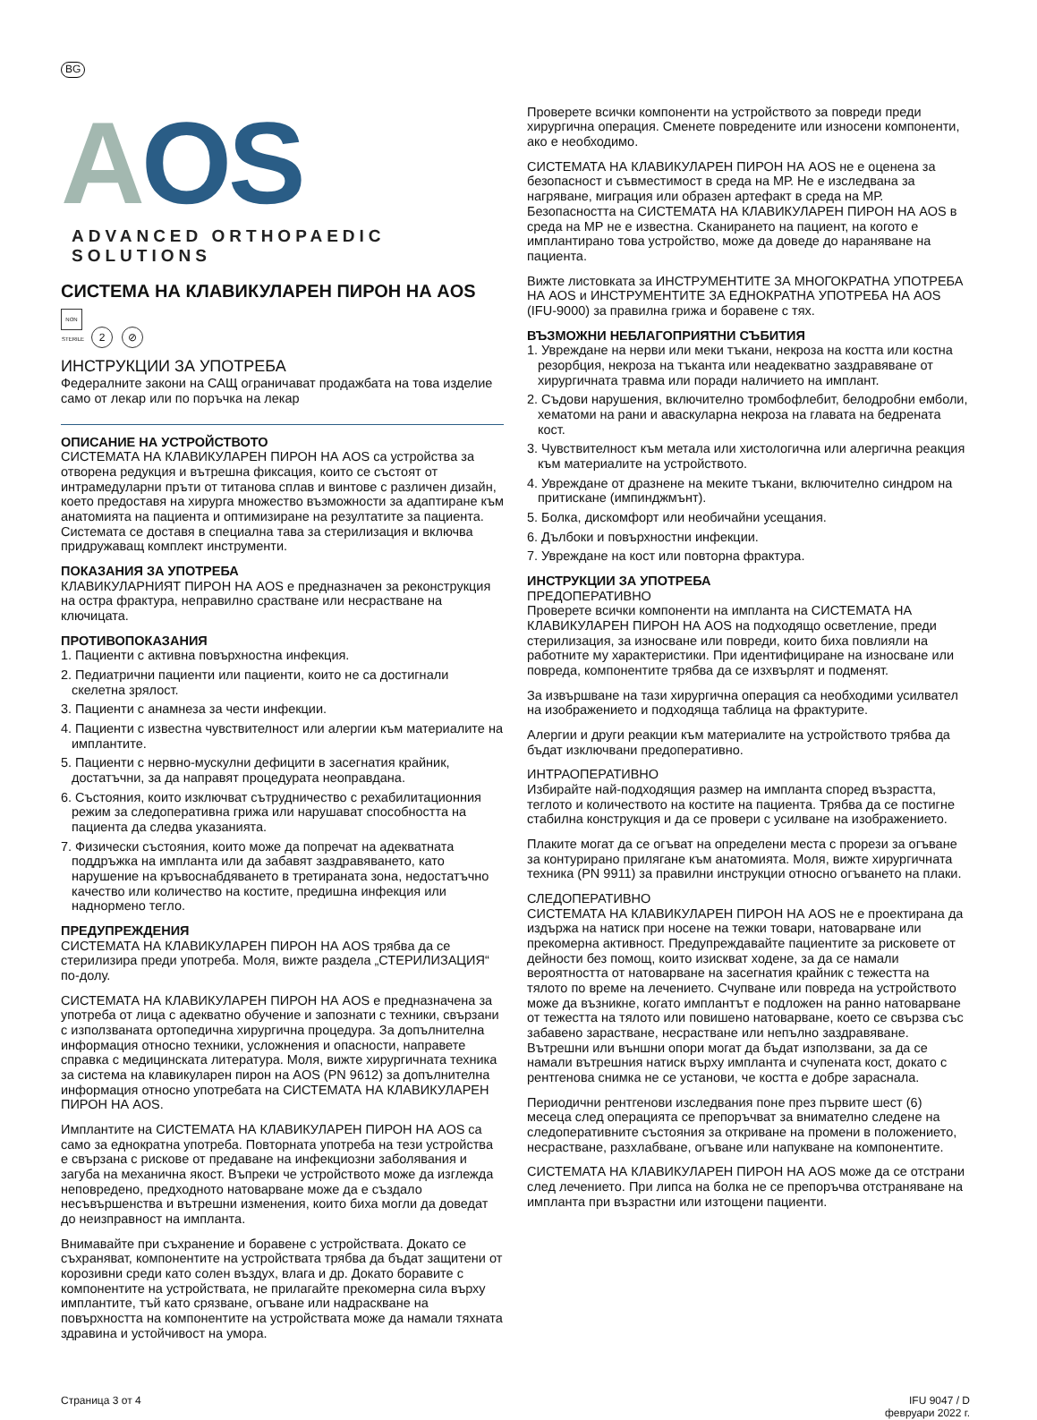BG
AOS
ADVANCED ORTHOPAEDIC SOLUTIONS
СИСТЕМА НА КЛАВИКУЛАРЕН ПИРОН НА AOS
NON STERILE 2 ⊘
ИНСТРУКЦИИ ЗА УПОТРЕБА
Федералните закони на САЩ ограничават продажбата на това изделие само от лекар или по поръчка на лекар
ОПИСАНИЕ НА УСТРОЙСТВОТО
СИСТЕМАТА НА КЛАВИКУЛАРЕН ПИРОН НА AOS са устройства за отворена редукция и вътрешна фиксация, които се състоят от интрамедуларни пръти от титанова сплав и винтове с различен дизайн, което предоставя на хирурга множество възможности за адаптиране към анатомията на пациента и оптимизиране на резултатите за пациента. Системата се доставя в специална тава за стерилизация и включва придружаващ комплект инструменти.
ПОКАЗАНИЯ ЗА УПОТРЕБА
КЛАВИКУЛАРНИЯТ ПИРОН НА AOS е предназначен за реконструкция на остра фрактура, неправилно срастване или несрастване на ключицата.
ПРОТИВОПОКАЗАНИЯ
1. Пациенти с активна повърхностна инфекция.
2. Педиатрични пациенти или пациенти, които не са достигнали скелетна зрялост.
3. Пациенти с анамнеза за чести инфекции.
4. Пациенти с известна чувствителност или алергии към материалите на имплантите.
5. Пациенти с нервно-мускулни дефицити в засегнатия крайник, достатъчни, за да направят процедурата неоправдана.
6. Състояния, които изключват сътрудничество с рехабилитационния режим за следоперативна грижа или нарушават способността на пациента да следва указанията.
7. Физически състояния, които може да попречат на адекватната поддръжка на импланта или да забавят заздравяването, като нарушение на кръвоснабдяването в третираната зона, недостатъчно качество или количество на костите, предишна инфекция или наднормено тегло.
ПРЕДУПРЕЖДЕНИЯ
СИСТЕМАТА НА КЛАВИКУЛАРЕН ПИРОН НА AOS трябва да се стерилизира преди употреба. Моля, вижте раздела „СТЕРИЛИЗАЦИЯ“ по-долу.
СИСТЕМАТА НА КЛАВИКУЛАРЕН ПИРОН НА AOS е предназначена за употреба от лица с адекватно обучение и запознати с техники, свързани с използваната ортопедична хирургична процедура. За допълнителна информация относно техники, усложнения и опасности, направете справка с медицинската литература. Моля, вижте хирургичната техника за система на клавикуларен пирон на AOS (PN 9612) за допълнителна информация относно употребата на СИСТЕМАТА НА КЛАВИКУЛАРЕН ПИРОН НА AOS.
Имплантите на СИСТЕМАТА НА КЛАВИКУЛАРЕН ПИРОН НА AOS са само за еднократна употреба. Повторната употреба на тези устройства е свързана с рискове от предаване на инфекциозни заболявания и загуба на механична якост. Въпреки че устройството може да изглежда неповредено, предходното натоварване може да е създало несъвършенства и вътрешни изменения, които биха могли да доведат до неизправност на импланта.
Внимавайте при съхранение и боравене с устройствата. Докато се съхраняват, компонентите на устройствата трябва да бъдат защитени от корозивни среди като солен въздух, влага и др. Докато боравите с компонентите на устройствата, не прилагайте прекомерна сила върху имплантите, тъй като срязване, огъване или надраскване на повърхността на компонентите на устройствата може да намали тяхната здравина и устойчивост на умора.
Проверете всички компоненти на устройството за повреди преди хирургична операция. Сменете повредените или износени компоненти, ако е необходимо.
СИСТЕМАТА НА КЛАВИКУЛАРЕН ПИРОН НА AOS не е оценена за безопасност и съвместимост в среда на МР. Не е изследвана за нагряване, миграция или образен артефакт в среда на МР. Безопасността на СИСТЕМАТА НА КЛАВИКУЛАРЕН ПИРОН НА AOS в среда на МР не е известна. Сканирането на пациент, на когото е имплантирано това устройство, може да доведе до нараняване на пациента.
Вижте листовката за ИНСТРУМЕНТИТЕ ЗА МНОГОКРАТНА УПОТРЕБА НА AOS и ИНСТРУМЕНТИТЕ ЗА ЕДНОКРАТНА УПОТРЕБА НА AOS (IFU-9000) за правилна грижа и боравене с тях.
ВЪЗМОЖНИ НЕБЛАГОПРИЯТНИ СЪБИТИЯ
1. Увреждане на нерви или меки тъкани, некроза на костта или костна резорбция, некроза на тъканта или неадекватно заздравяване от хирургичната травма или поради наличието на имплант.
2. Съдови нарушения, включително тромбофлебит, белодробни емболи, хематоми на рани и аваскуларна некроза на главата на бедрената кост.
3. Чувствителност към метала или хистологична или алергична реакция към материалите на устройството.
4. Увреждане от дразнене на меките тъкани, включително синдром на притискане (импинджмънт).
5. Болка, дискомфорт или необичайни усещания.
6. Дълбоки и повърхностни инфекции.
7. Увреждане на кост или повторна фрактура.
ИНСТРУКЦИИ ЗА УПОТРЕБА
ПРЕДОПЕРАТИВНО
Проверете всички компоненти на импланта на СИСТЕМАТА НА КЛАВИКУЛАРЕН ПИРОН НА AOS на подходящо осветление, преди стерилизация, за износване или повреди, които биха повлияли на работните му характеристики. При идентифициране на износване или повреда, компонентите трябва да се изхвърлят и подменят.
За извършване на тази хирургична операция са необходими усилвател на изображението и подходяща таблица на фрактурите.
Алергии и други реакции към материалите на устройството трябва да бъдат изключвани предоперативно.
ИНТРАОПЕРАТИВНО
Избирайте най-подходящия размер на импланта според възрастта, теглото и количеството на костите на пациента. Трябва да се постигне стабилна конструкция и да се провери с усилване на изображението.
Плаките могат да се огъват на определени места с прорези за огъване за контурирано прилягане към анатомията. Моля, вижте хирургичната техника (PN 9911) за правилни инструкции относно огъването на плаки.
СЛЕДОПЕРАТИВНО
СИСТЕМАТА НА КЛАВИКУЛАРЕН ПИРОН НА AOS не е проектирана да издържа на натиск при носене на тежки товари, натоварване или прекомерна активност. Предупреждавайте пациентите за рисковете от дейности без помощ, които изискват ходене, за да се намали вероятността от натоварване на засегнатия крайник с тежестта на тялото по време на лечението. Счупване или повреда на устройството може да възникне, когато имплантът е подложен на ранно натоварване от тежестта на тялото или повишено натоварване, което се свързва със забавено зарастване, несрастване или непълно заздравяване. Вътрешни или външни опори могат да бъдат използвани, за да се намали вътрешния натиск върху импланта и счупената кост, докато с рентгенова снимка не се установи, че костта е добре зараснала.
Периодични рентгенови изследвания поне през първите шест (6) месеца след операцията се препоръчват за внимателно следене на следоперативните състояния за откриване на промени в положението, несрастване, разхлабване, огъване или напукване на компонентите.
СИСТЕМАТА НА КЛАВИКУЛАРЕН ПИРОН НА AOS може да се отстрани след лечението. При липса на болка не се препоръчва отстраняване на импланта при възрастни или изтощени пациенти.
Страница 3 от 4 IFU 9047 / D
февруари 2022 г.